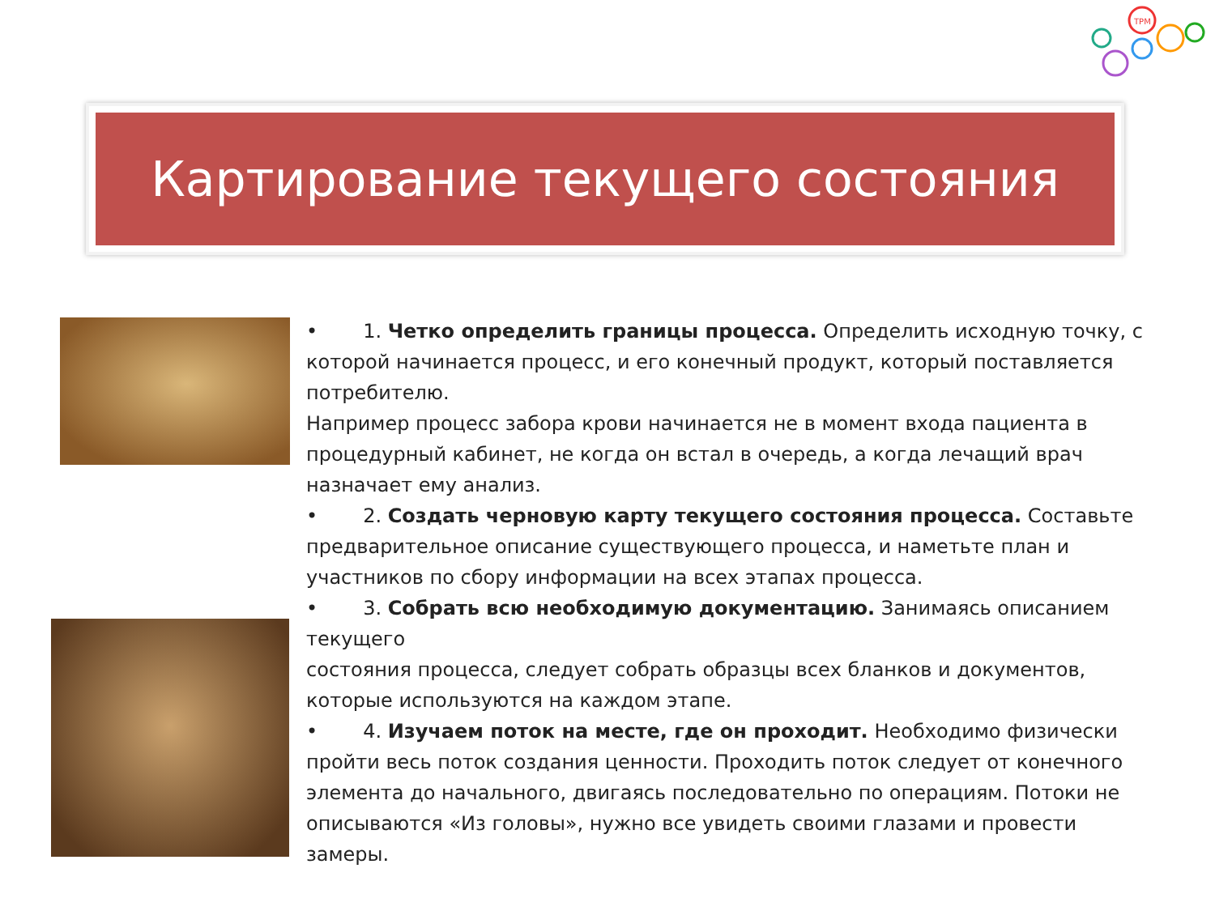TPM
Картирование текущего состояния
• 1. Четко определить границы процесса. Определить исходную точку, с которой начинается процесс, и его конечный продукт, который поставляется потребителю.
Например процесс забора крови начинается не в момент входа пациента в процедурный кабинет, не когда он встал в очередь, а когда лечащий врач назначает ему анализ.
• 2. Создать черновую карту текущего состояния процесса. Составьте предварительное описание существующего процесса, и наметьте план и участников по сбору информации на всех этапах процесса.
• 3. Собрать всю необходимую документацию. Занимаясь описанием текущего
состояния процесса, следует собрать образцы всех бланков и документов, которые используются на каждом этапе.
• 4. Изучаем поток на месте, где он проходит. Необходимо физически пройти весь поток создания ценности. Проходить поток следует от конечного элемента до начального, двигаясь последовательно по операциям. Потоки не описываются «Из головы», нужно все увидеть своими глазами и провести замеры.